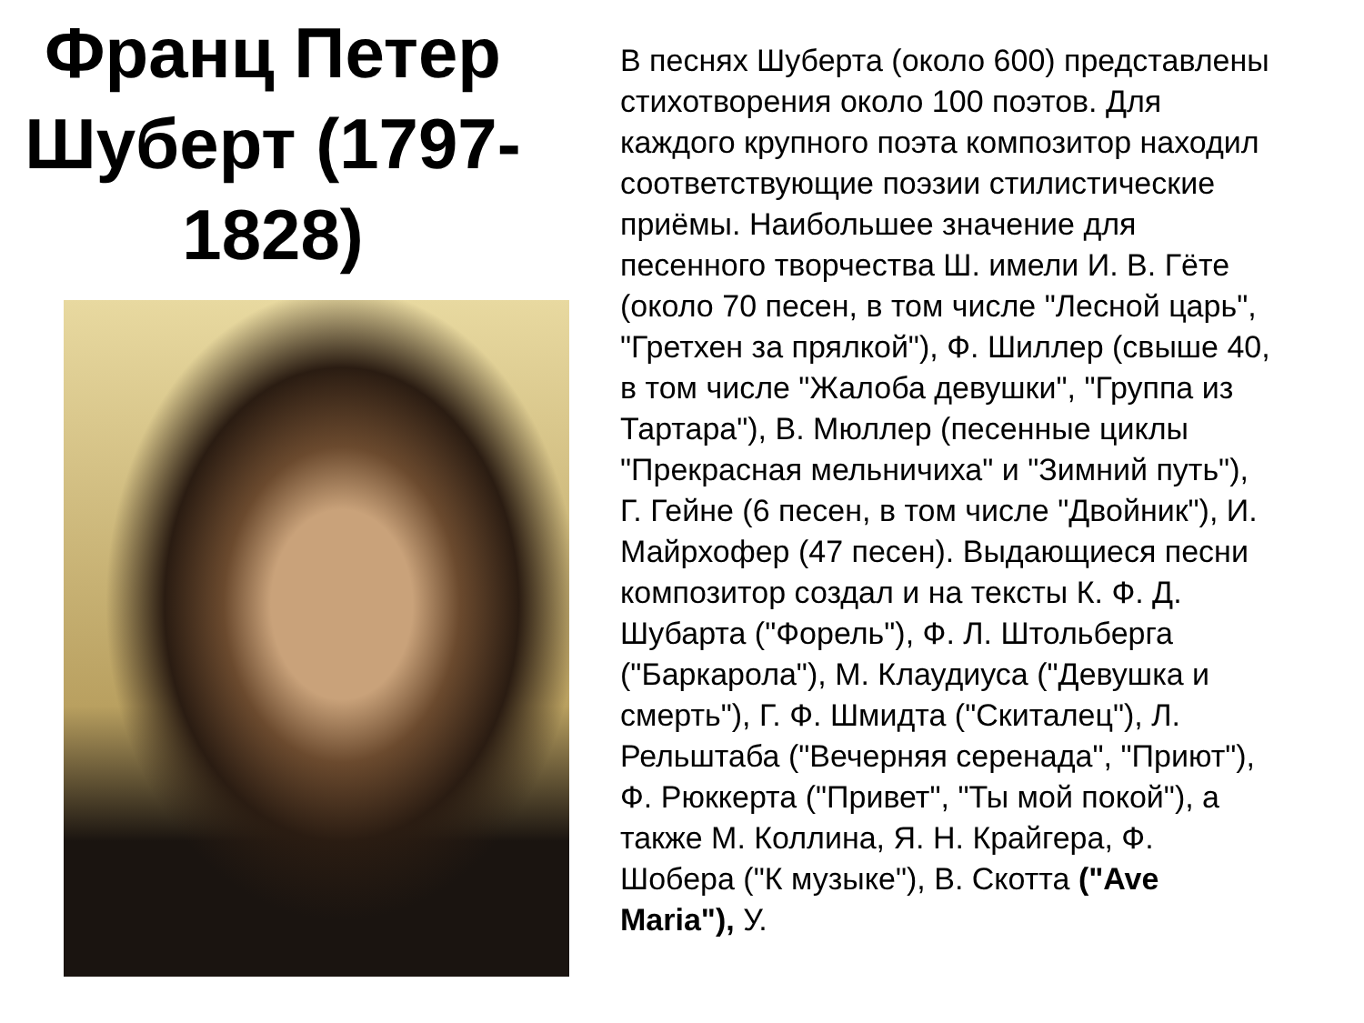Франц Петер Шуберт (1797-1828)
В песнях Шуберта (около 600) представлены стихотворения около 100 поэтов. Для каждого крупного поэта композитор находил соответствующие поэзии стилистические приёмы. Наибольшее значение для песенного творчества Ш. имели И. В. Гёте (около 70 песен, в том числе "Лесной царь", "Гретхен за прялкой"), Ф. Шиллер (свыше 40, в том числе "Жалоба девушки", "Группа из Тартара"), В. Мюллер (песенные циклы "Прекрасная мельничиха" и "Зимний путь"), Г. Гейне (6 песен, в том числе "Двойник"), И. Майрхофер (47 песен). Выдающиеся песни композитор создал и на тексты К. Ф. Д. Шубарта ("Форель"), Ф. Л. Штольберга ("Баркарола"), М. Клаудиуса ("Девушка и смерть"), Г. Ф. Шмидта ("Скиталец"), Л. Рельштаба ("Вечерняя серенада", "Приют"), Ф. Рюккерта ("Привет", "Ты мой покой"), а также М. Коллина, Я. Н. Крайгера, Ф. Шобера ("К музыке"), В. Скотта ("Ave Maria"), У.